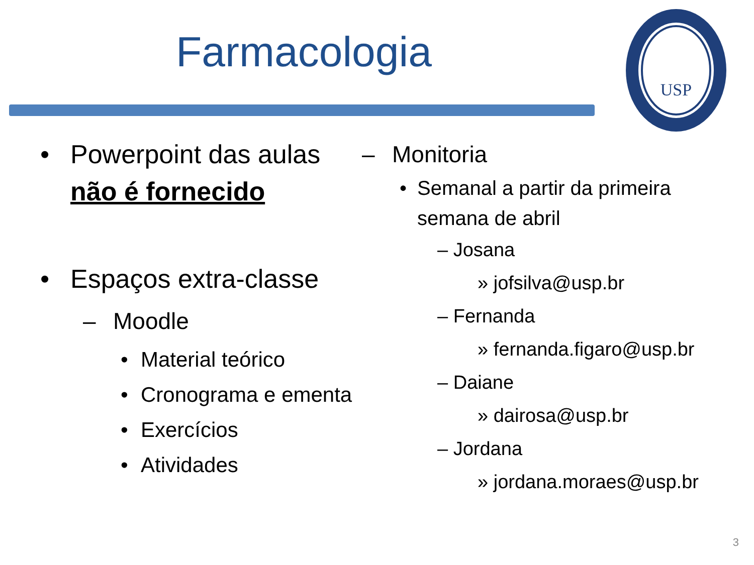Farmacologia
USP
• Powerpoint das aulas não é fornecido
• Espaços extra-classe
– Moodle
• Material teórico
• Cronograma e ementa
• Exercícios
• Atividades
– Monitoria
• Semanal a partir da primeira semana de abril
– Josana
» jofsilva@usp.br
– Fernanda
» fernanda.figaro@usp.br
– Daiane
» dairosa@usp.br
– Jordana
» jordana.moraes@usp.br
3